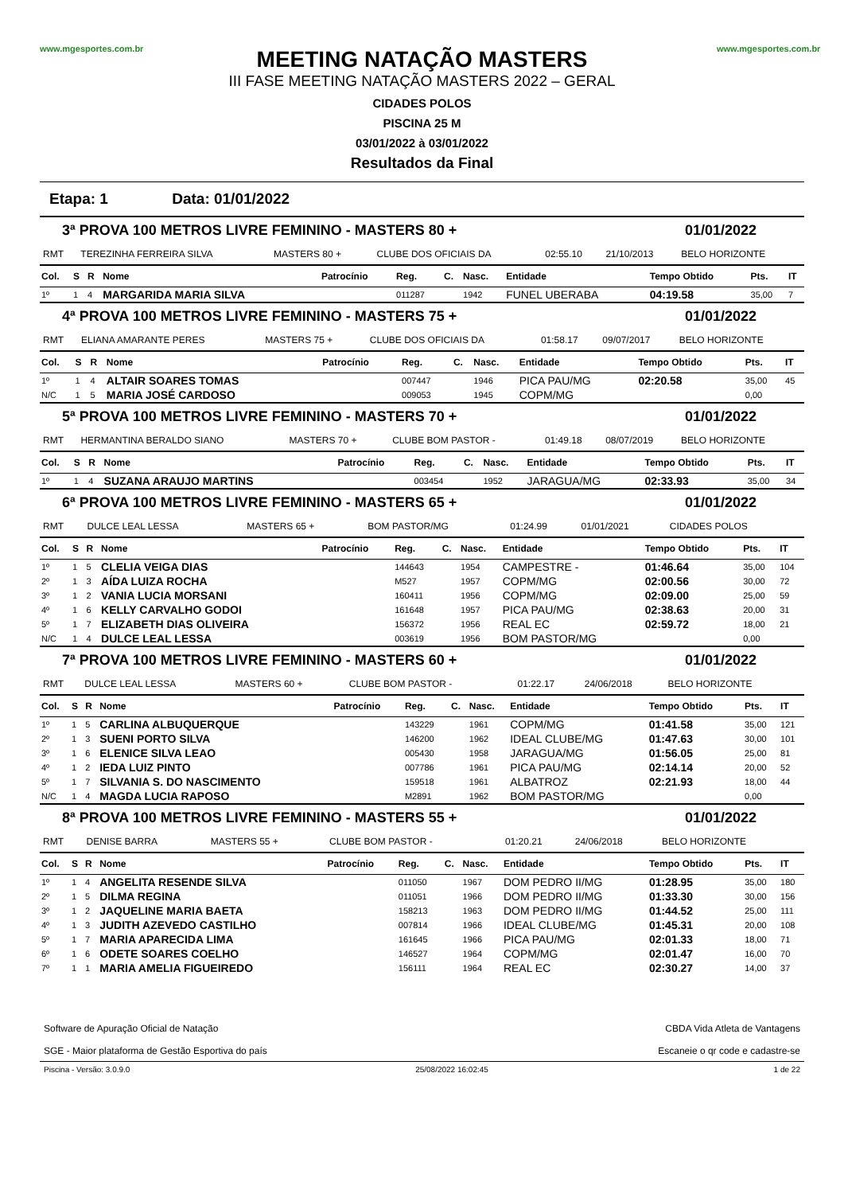www.mgesportes.com.br
MEETING NATAÇÃO MASTERS
III FASE MEETING NATAÇÃO MASTERS 2022 – GERAL
CIDADES POLOS
PISCINA 25 M
03/01/2022 à 03/01/2022
Resultados da Final
www.mgesportes.com.br
Etapa: 1 Data: 01/01/2022
3ª PROVA 100 METROS LIVRE FEMININO - MASTERS 80 + 01/01/2022
| RMT | TEREZINHA FERREIRA SILVA | MASTERS 80 + | CLUBE DOS OFICIAIS DA | 02:55.10 | 21/10/2013 | BELO HORIZONTE |
| Col. | S | R | Nome | Patrocínio | Reg. | C. | Nasc. | Entidade | Tempo Obtido | Pts. | IT |
| --- | --- | --- | --- | --- | --- | --- | --- | --- | --- | --- | --- |
| 1º | 1 | 4 | MARGARIDA MARIA SILVA | | 011287 | | 1942 | FUNEL UBERABA | 04:19.58 | 35,00 | 7 |
4ª PROVA 100 METROS LIVRE FEMININO - MASTERS 75 + 01/01/2022
| RMT | ELIANA AMARANTE PERES | MASTERS 75 + | CLUBE DOS OFICIAIS DA | 01:58.17 | 09/07/2017 | BELO HORIZONTE |
| Col. | S | R | Nome | Patrocínio | Reg. | C. | Nasc. | Entidade | Tempo Obtido | Pts. | IT |
| --- | --- | --- | --- | --- | --- | --- | --- | --- | --- | --- | --- |
| 1º | 1 | 4 | ALTAIR SOARES TOMAS | | 007447 | | 1946 | PICA PAU/MG | 02:20.58 | 35,00 | 45 |
| N/C | 1 | 5 | MARIA JOSÉ CARDOSO | | 009053 | | 1945 | COPM/MG | | 0,00 | |
5ª PROVA 100 METROS LIVRE FEMININO - MASTERS 70 + 01/01/2022
| RMT | HERMANTINA BERALDO SIANO | MASTERS 70 + | CLUBE BOM PASTOR - | 01:49.18 | 08/07/2019 | BELO HORIZONTE |
| Col. | S | R | Nome | Patrocínio | Reg. | C. | Nasc. | Entidade | Tempo Obtido | Pts. | IT |
| --- | --- | --- | --- | --- | --- | --- | --- | --- | --- | --- | --- |
| 1º | 1 | 4 | SUZANA ARAUJO MARTINS | | 003454 | | 1952 | JARAGUA/MG | 02:33.93 | 35,00 | 34 |
6ª PROVA 100 METROS LIVRE FEMININO - MASTERS 65 + 01/01/2022
| RMT | DULCE LEAL LESSA | MASTERS 65 + | BOM PASTOR/MG | 01:24.99 | 01/01/2021 | CIDADES POLOS |
| Col. | S | R | Nome | Patrocínio | Reg. | C. | Nasc. | Entidade | Tempo Obtido | Pts. | IT |
| --- | --- | --- | --- | --- | --- | --- | --- | --- | --- | --- | --- |
| 1º | 1 | 5 | CLELIA VEIGA DIAS | | 144643 | | 1954 | CAMPESTRE - | 01:46.64 | 35,00 | 104 |
| 2º | 1 | 3 | AÍDA LUIZA ROCHA | | M527 | | 1957 | COPM/MG | 02:00.56 | 30,00 | 72 |
| 3º | 1 | 2 | VANIA LUCIA MORSANI | | 160411 | | 1956 | COPM/MG | 02:09.00 | 25,00 | 59 |
| 4º | 1 | 6 | KELLY CARVALHO GODOI | | 161648 | | 1957 | PICA PAU/MG | 02:38.63 | 20,00 | 31 |
| 5º | 1 | 7 | ELIZABETH DIAS OLIVEIRA | | 156372 | | 1956 | REAL EC | 02:59.72 | 18,00 | 21 |
| N/C | 1 | 4 | DULCE LEAL LESSA | | 003619 | | 1956 | BOM PASTOR/MG | | 0,00 | |
7ª PROVA 100 METROS LIVRE FEMININO - MASTERS 60 + 01/01/2022
| RMT | DULCE LEAL LESSA | MASTERS 60 + | CLUBE BOM PASTOR - | 01:22.17 | 24/06/2018 | BELO HORIZONTE |
| Col. | S | R | Nome | Patrocínio | Reg. | C. | Nasc. | Entidade | Tempo Obtido | Pts. | IT |
| --- | --- | --- | --- | --- | --- | --- | --- | --- | --- | --- | --- |
| 1º | 1 | 5 | CARLINA ALBUQUERQUE | | 143229 | | 1961 | COPM/MG | 01:41.58 | 35,00 | 121 |
| 2º | 1 | 3 | SUENI PORTO SILVA | | 146200 | | 1962 | IDEAL CLUBE/MG | 01:47.63 | 30,00 | 101 |
| 3º | 1 | 6 | ELENICE SILVA LEAO | | 005430 | | 1958 | JARAGUA/MG | 01:56.05 | 25,00 | 81 |
| 4º | 1 | 2 | IEDA LUIZ PINTO | | 007786 | | 1961 | PICA PAU/MG | 02:14.14 | 20,00 | 52 |
| 5º | 1 | 7 | SILVANIA S. DO NASCIMENTO | | 159518 | | 1961 | ALBATROZ | 02:21.93 | 18,00 | 44 |
| N/C | 1 | 4 | MAGDA LUCIA RAPOSO | | M2891 | | 1962 | BOM PASTOR/MG | | 0,00 | |
8ª PROVA 100 METROS LIVRE FEMININO - MASTERS 55 + 01/01/2022
| RMT | DENISE BARRA | MASTERS 55 + | CLUBE BOM PASTOR - | 01:20.21 | 24/06/2018 | BELO HORIZONTE |
| Col. | S | R | Nome | Patrocínio | Reg. | C. | Nasc. | Entidade | Tempo Obtido | Pts. | IT |
| --- | --- | --- | --- | --- | --- | --- | --- | --- | --- | --- | --- |
| 1º | 1 | 4 | ANGELITA RESENDE SILVA | | 011050 | | 1967 | DOM PEDRO II/MG | 01:28.95 | 35,00 | 180 |
| 2º | 1 | 5 | DILMA REGINA | | 011051 | | 1966 | DOM PEDRO II/MG | 01:33.30 | 30,00 | 156 |
| 3º | 1 | 2 | JAQUELINE MARIA BAETA | | 158213 | | 1963 | DOM PEDRO II/MG | 01:44.52 | 25,00 | 111 |
| 4º | 1 | 3 | JUDITH AZEVEDO CASTILHO | | 007814 | | 1966 | IDEAL CLUBE/MG | 01:45.31 | 20,00 | 108 |
| 5º | 1 | 7 | MARIA APARECIDA LIMA | | 161645 | | 1966 | PICA PAU/MG | 02:01.33 | 18,00 | 71 |
| 6º | 1 | 6 | ODETE SOARES COELHO | | 146527 | | 1964 | COPM/MG | 02:01.47 | 16,00 | 70 |
| 7º | 1 | 1 | MARIA AMELIA FIGUEIREDO | | 156111 | | 1964 | REAL EC | 02:30.27 | 14,00 | 37 |
Software de Apuração Oficial de Natação
SGE - Maior plataforma de Gestão Esportiva do país
CBDA Vida Atleta de Vantagens
Escaneie o qr code e cadastre-se
Piscina - Versão: 3.0.9.0 25/08/2022 16:02:45 1 de 22